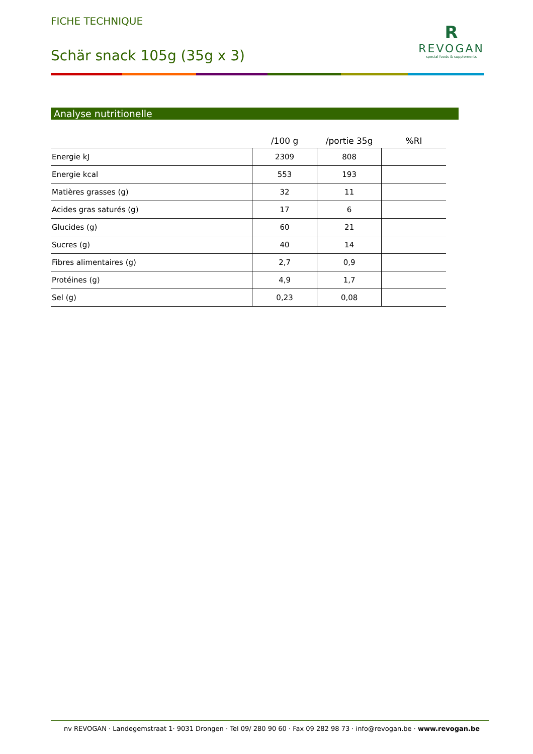FICHE TECHNIQUE
Schär snack 105g (35g x 3)
R
REVOGAN
special foods & supplements
Analyse nutritionelle
| | /100 g | /portie 35g | %RI |
| --- | --- | --- | --- |
| Energie kJ | 2309 | 808 | |
| Energie kcal | 553 | 193 | |
| Matières grasses (g) | 32 | 11 | |
| Acides gras saturés (g) | 17 | 6 | |
| Glucides (g) | 60 | 21 | |
| Sucres (g) | 40 | 14 | |
| Fibres alimentaires (g) | 2,7 | 0,9 | |
| Protéines (g) | 4,9 | 1,7 | |
| Sel (g) | 0,23 | 0,08 | |
nv REVOGAN · Landegemstraat 1· 9031 Drongen · Tel 09/ 280 90 60 · Fax 09 282 98 73 · info@revogan.be · www.revogan.be